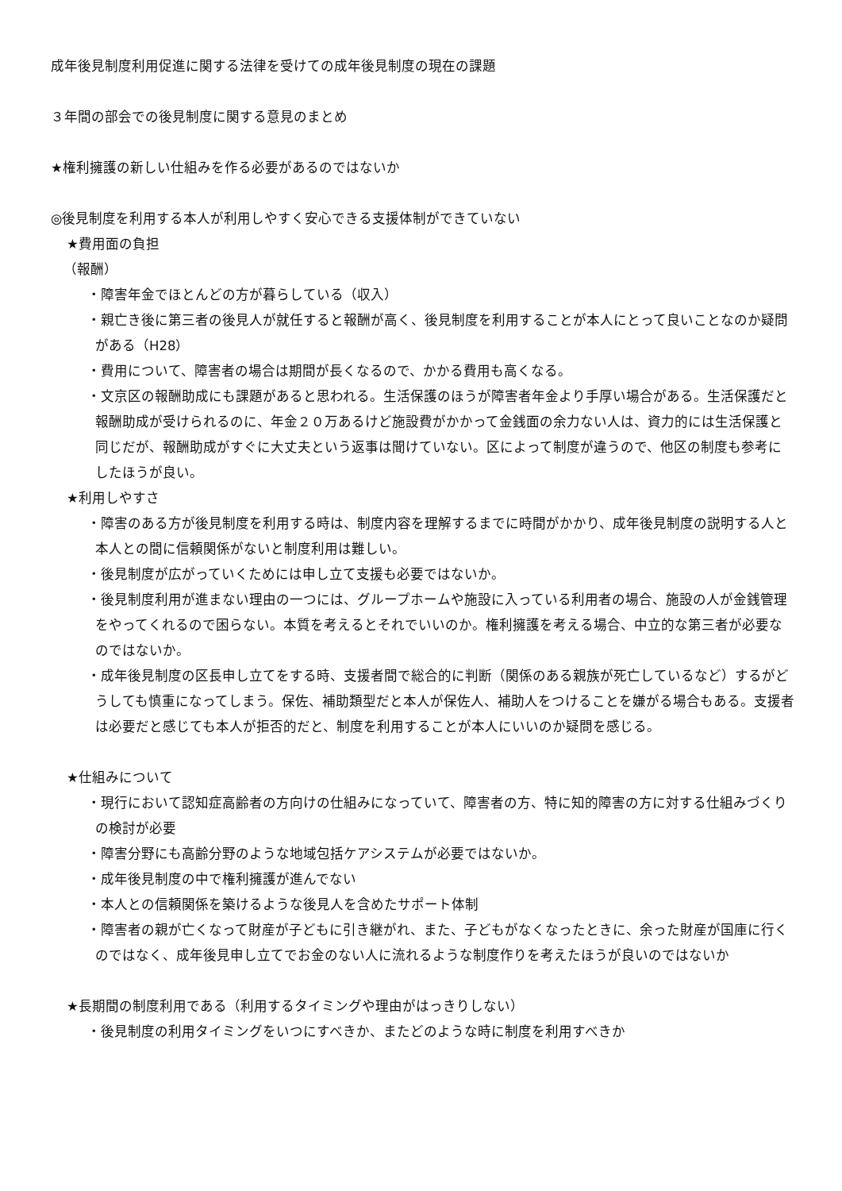成年後見制度利用促進に関する法律を受けての成年後見制度の現在の課題
３年間の部会での後見制度に関する意見のまとめ
★権利擁護の新しい仕組みを作る必要があるのではないか
◎後見制度を利用する本人が利用しやすく安心できる支援体制ができていない
★費用面の負担
（報酬）
・障害年金でほとんどの方が暮らしている（収入）
・親亡き後に第三者の後見人が就任すると報酬が高く、後見制度を利用することが本人にとって良いことなのか疑問がある（H28）
・費用について、障害者の場合は期間が長くなるので、かかる費用も高くなる。
・文京区の報酬助成にも課題があると思われる。生活保護のほうが障害者年金より手厚い場合がある。生活保護だと報酬助成が受けられるのに、年金２０万あるけど施設費がかかって金銭面の余力ない人は、資力的には生活保護と同じだが、報酬助成がすぐに大丈夫という返事は聞けていない。区によって制度が違うので、他区の制度も参考にしたほうが良い。
★利用しやすさ
・障害のある方が後見制度を利用する時は、制度内容を理解するまでに時間がかかり、成年後見制度の説明する人と本人との間に信頼関係がないと制度利用は難しい。
・後見制度が広がっていくためには申し立て支援も必要ではないか。
・後見制度利用が進まない理由の一つには、グループホームや施設に入っている利用者の場合、施設の人が金銭管理をやってくれるので困らない。本質を考えるとそれでいいのか。権利擁護を考える場合、中立的な第三者が必要なのではないか。
・成年後見制度の区長申し立てをする時、支援者間で総合的に判断（関係のある親族が死亡しているなど）するがどうしても慎重になってしまう。保佐、補助類型だと本人が保佐人、補助人をつけることを嫌がる場合もある。支援者は必要だと感じても本人が拒否的だと、制度を利用することが本人にいいのか疑問を感じる。
★仕組みについて
・現行において認知症高齢者の方向けの仕組みになっていて、障害者の方、特に知的障害の方に対する仕組みづくりの検討が必要
・障害分野にも高齢分野のような地域包括ケアシステムが必要ではないか。
・成年後見制度の中で権利擁護が進んでない
・本人との信頼関係を築けるような後見人を含めたサポート体制
・障害者の親が亡くなって財産が子どもに引き継がれ、また、子どもがなくなったときに、余った財産が国庫に行くのではなく、成年後見申し立てでお金のない人に流れるような制度作りを考えたほうが良いのではないか
★長期間の制度利用である（利用するタイミングや理由がはっきりしない）
・後見制度の利用タイミングをいつにすべきか、またどのような時に制度を利用すべきか